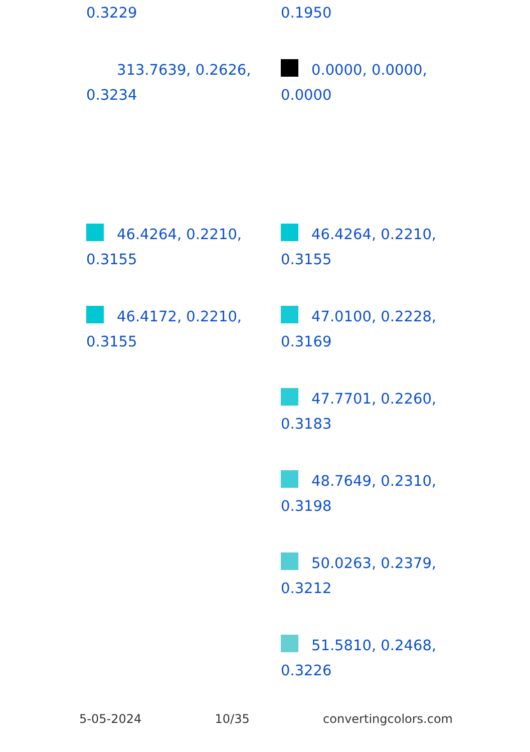0.3229
313.7639, 0.2626, 0.3234
46.4264, 0.2210, 0.3155
46.4172, 0.2210, 0.3155
0.1950
0.0000, 0.0000, 0.0000
46.4264, 0.2210, 0.3155
47.0100, 0.2228, 0.3169
47.7701, 0.2260, 0.3183
48.7649, 0.2310, 0.3198
50.0263, 0.2379, 0.3212
51.5810, 0.2468, 0.3226
5-05-2024 10/35 convertingcolors.com